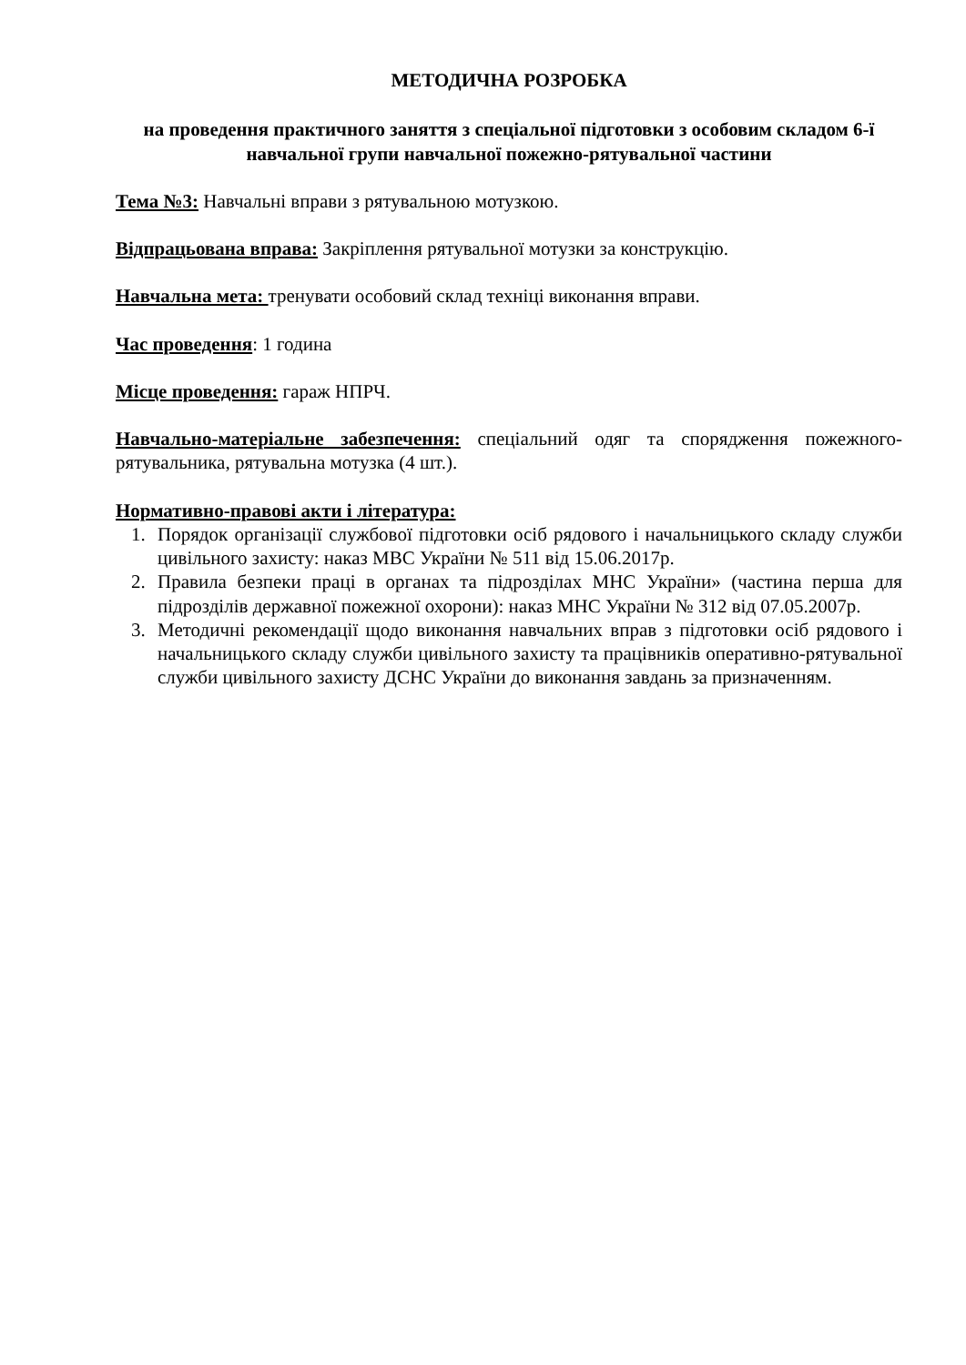МЕТОДИЧНА РОЗРОБКА
на проведення практичного заняття з спеціальної підготовки з особовим складом 6-ї навчальної групи навчальної пожежно-рятувальної частини
Тема №3: Навчальні вправи з рятувальною мотузкою.
Відпрацьована вправа: Закріплення рятувальної мотузки за конструкцію.
Навчальна мета: тренувати особовий склад техніці виконання вправи.
Час проведення: 1 година
Місце проведення: гараж НПРЧ.
Навчально-матеріальне забезпечення: спеціальний одяг та спорядження пожежного-рятувальника, рятувальна мотузка (4 шт.).
Нормативно-правові акти і література:
1. Порядок організації службової підготовки осіб рядового і начальницького складу служби цивільного захисту: наказ МВС України № 511 від 15.06.2017р.
2. Правила безпеки праці в органах та підрозділах МНС України» (частина перша для підрозділів державної пожежної охорони): наказ МНС України № 312 від 07.05.2007р.
3. Методичні рекомендації щодо виконання навчальних вправ з підготовки осіб рядового і начальницького складу служби цивільного захисту та працівників оперативно-рятувальної служби цивільного захисту ДСНС України до виконання завдань за призначенням.